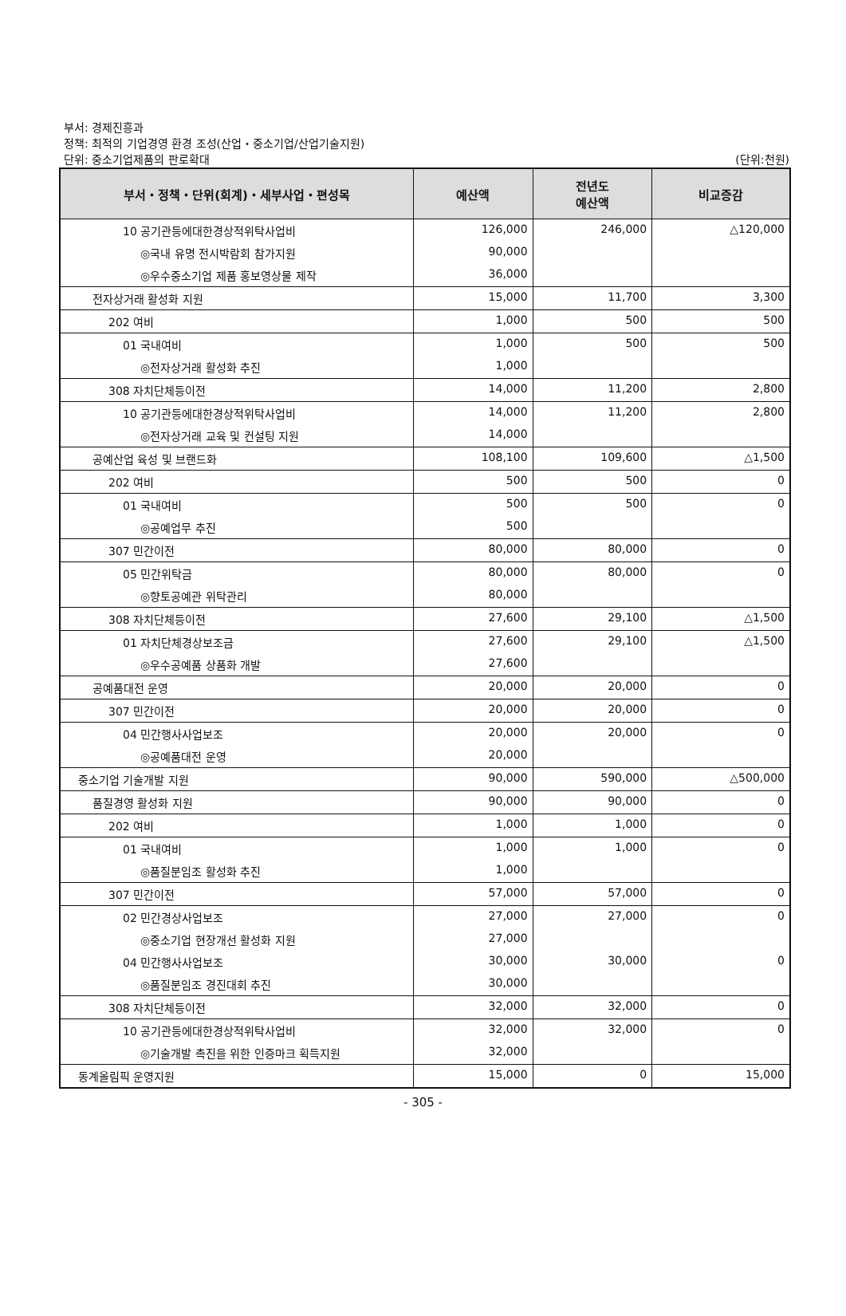부서: 경제진흥과
정책: 최적의 기업경영 환경 조성(산업・중소기업/산업기술지원)
단위: 중소기업제품의 판로확대 (단위:천원)
| 부서・정책・단위(회계)・세부사업・편성목 | 예산액 | 전년도 예산액 | 비교증감 |
| --- | --- | --- | --- |
| 10 공기관등에대한경상적위탁사업비 | 126,000 | 246,000 | △120,000 |
| ◎국내 유명 전시박람회 참가지원 | 90,000 | | |
| ◎우수중소기업 제품 홍보영상물 제작 | 36,000 | | |
| 전자상거래 활성화 지원 | 15,000 | 11,700 | 3,300 |
| 202 여비 | 1,000 | 500 | 500 |
| 01 국내여비 | 1,000 | 500 | 500 |
| ◎전자상거래 활성화 추진 | 1,000 | | |
| 308 자치단체등이전 | 14,000 | 11,200 | 2,800 |
| 10 공기관등에대한경상적위탁사업비 | 14,000 | 11,200 | 2,800 |
| ◎전자상거래 교육 및 컨설팅 지원 | 14,000 | | |
| 공예산업 육성 및 브랜드화 | 108,100 | 109,600 | △1,500 |
| 202 여비 | 500 | 500 | 0 |
| 01 국내여비 | 500 | 500 | 0 |
| ◎공예업무 추진 | 500 | | |
| 307 민간이전 | 80,000 | 80,000 | 0 |
| 05 민간위탁금 | 80,000 | 80,000 | 0 |
| ◎향토공예관 위탁관리 | 80,000 | | |
| 308 자치단체등이전 | 27,600 | 29,100 | △1,500 |
| 01 자치단체경상보조금 | 27,600 | 29,100 | △1,500 |
| ◎우수공예품 상품화 개발 | 27,600 | | |
| 공예품대전 운영 | 20,000 | 20,000 | 0 |
| 307 민간이전 | 20,000 | 20,000 | 0 |
| 04 민간행사사업보조 | 20,000 | 20,000 | 0 |
| ◎공예품대전 운영 | 20,000 | | |
| 중소기업 기술개발 지원 | 90,000 | 590,000 | △500,000 |
| 품질경영 활성화 지원 | 90,000 | 90,000 | 0 |
| 202 여비 | 1,000 | 1,000 | 0 |
| 01 국내여비 | 1,000 | 1,000 | 0 |
| ◎품질분임조 활성화 추진 | 1,000 | | |
| 307 민간이전 | 57,000 | 57,000 | 0 |
| 02 민간경상사업보조 | 27,000 | 27,000 | 0 |
| ◎중소기업 현장개선 활성화 지원 | 27,000 | | |
| 04 민간행사사업보조 | 30,000 | 30,000 | 0 |
| ◎품질분임조 경진대회 추진 | 30,000 | | |
| 308 자치단체등이전 | 32,000 | 32,000 | 0 |
| 10 공기관등에대한경상적위탁사업비 | 32,000 | 32,000 | 0 |
| ◎기술개발 촉진을 위한 인증마크 획득지원 | 32,000 | | |
| 동계올림픽 운영지원 | 15,000 | 0 | 15,000 |
- 305 -